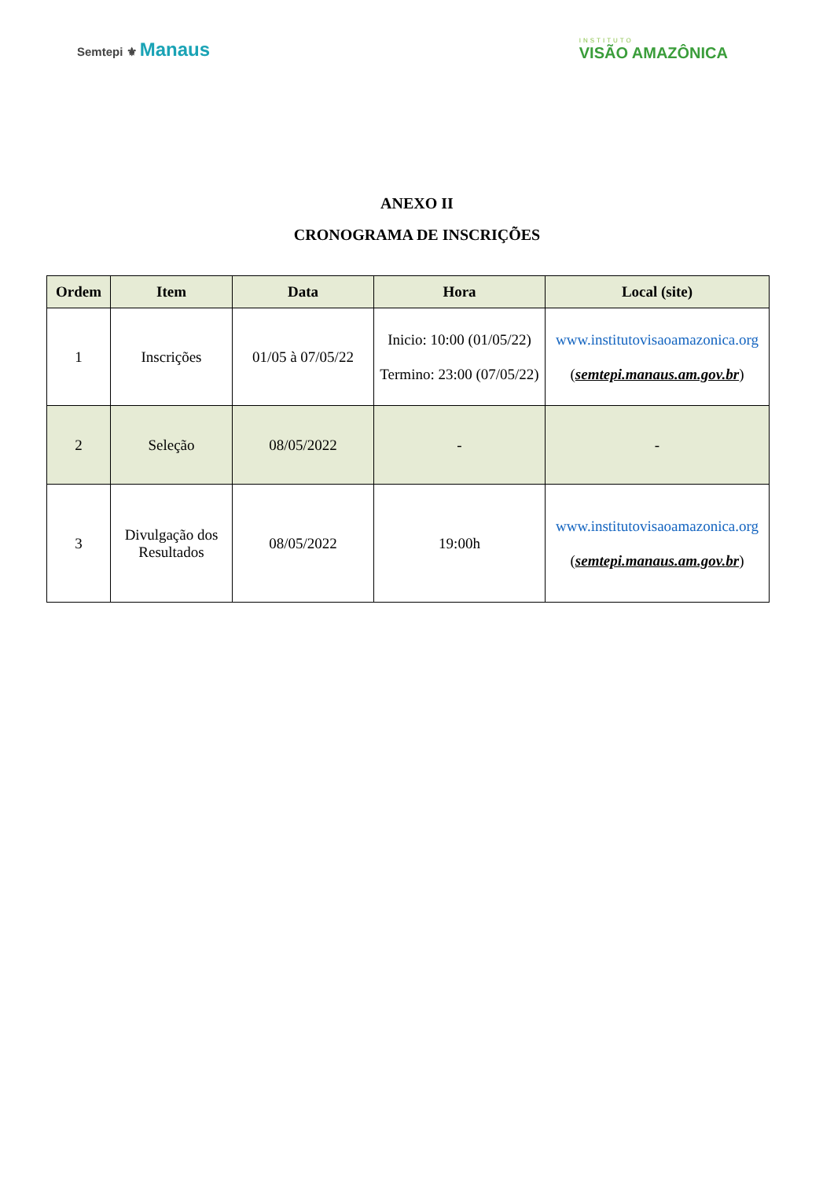Semtepi ⚜ Manaus
INSTITUTO
VISÃO AMAZÔNICA
ANEXO II
CRONOGRAMA DE INSCRIÇÕES
| Ordem | Item | Data | Hora | Local (site) |
| --- | --- | --- | --- | --- |
| 1 | Inscrições | 01/05 à 07/05/22 | Inicio: 10:00 (01/05/22) Termino: 23:00 (07/05/22) | www.institutovisaoamazonica.org ( semtepi.manaus.am.gov.br ) |
| 2 | Seleção | 08/05/2022 | - | - |
| 3 | Divulgação dos Resultados | 08/05/2022 | 19:00h | www.institutovisaoamazonica.org ( semtepi.manaus.am.gov.br ) |